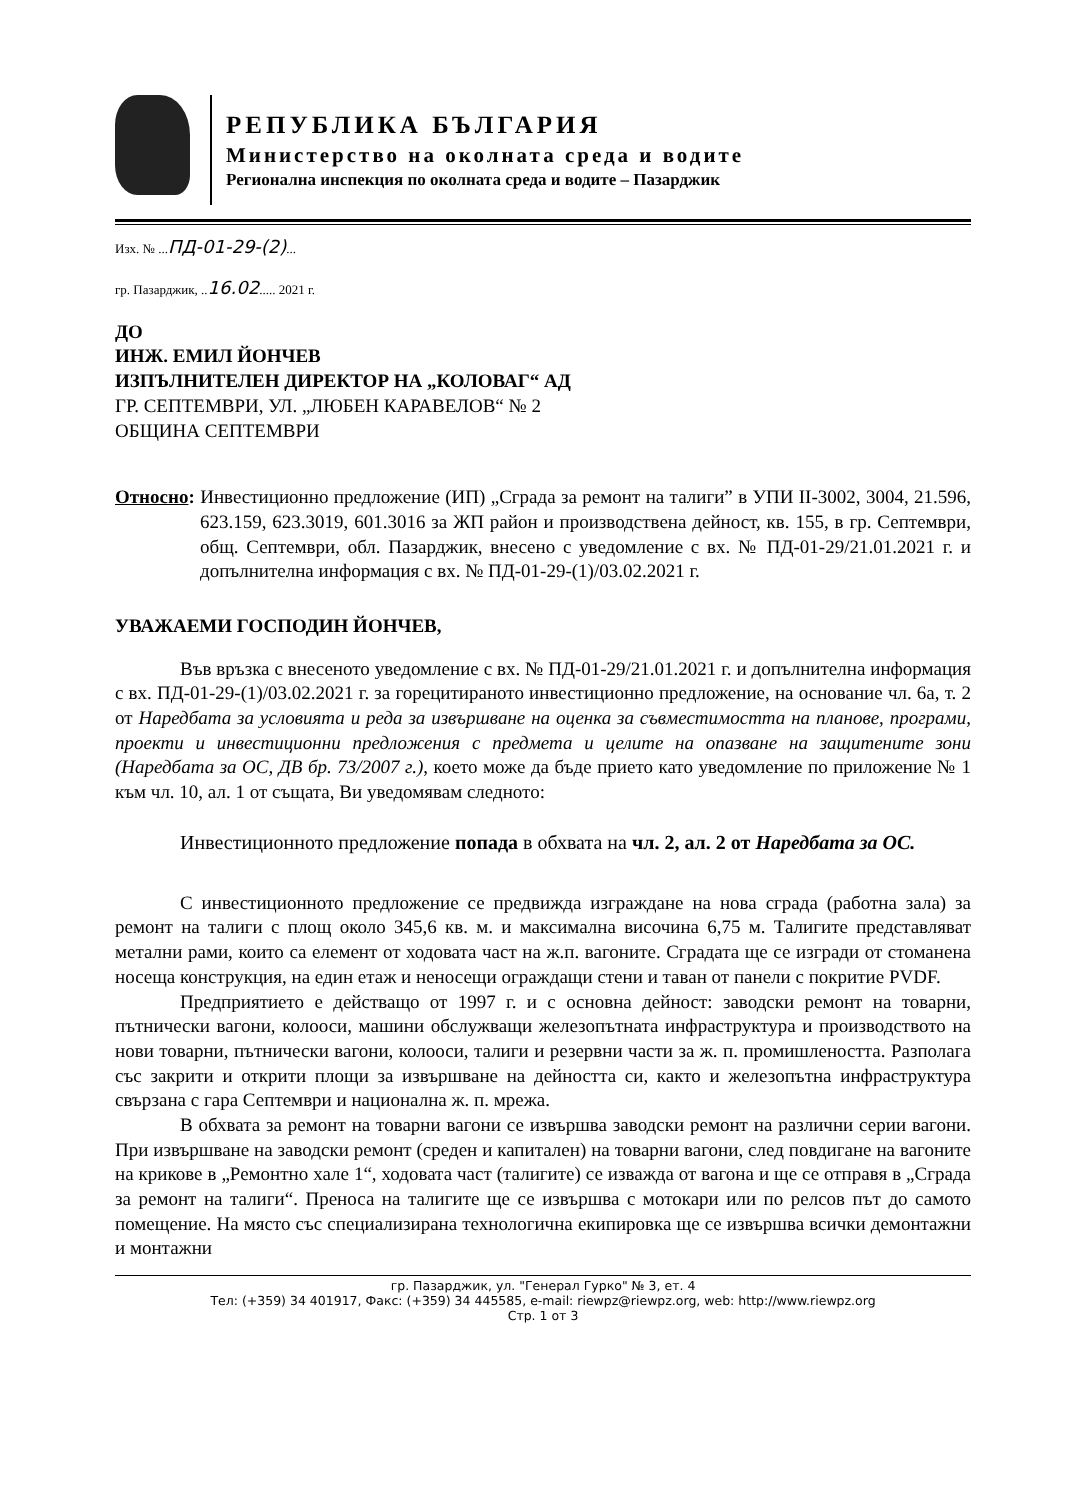РЕПУБЛИКА БЪЛГАРИЯ
Министерство на околната среда и водите
Регионална инспекция по околната среда и водите – Пазарджик
Изх. № ...ПД-01-29-(2)...
гр. Пазарджик, ..16.02..... 2021 г.
ДО
ИНЖ. ЕМИЛ ЙОНЧЕВ
ИЗПЪЛНИТЕЛЕН ДИРЕКТОР НА „КОЛОВАГ“ АД
ГР. СЕПТЕМВРИ, УЛ. „ЛЮБЕН КАРАВЕЛОВ“ № 2
ОБЩИНА СЕПТЕМВРИ
Относно: Инвестиционно предложение (ИП) „Сграда за ремонт на талиги” в УПИ II-3002, 3004, 21.596, 623.159, 623.3019, 601.3016 за ЖП район и производствена дейност, кв. 155, в гр. Септември, общ. Септември, обл. Пазарджик, внесено с уведомление с вх. № ПД-01-29/21.01.2021 г. и допълнителна информация с вх. № ПД-01-29-(1)/03.02.2021 г.
УВАЖАЕМИ ГОСПОДИН ЙОНЧЕВ,
Във връзка с внесеното уведомление с вх. № ПД-01-29/21.01.2021 г. и допълнителна информация с вх. ПД-01-29-(1)/03.02.2021 г. за горецитираното инвестиционно предложение, на основание чл. 6а, т. 2 от Наредбата за условията и реда за извършване на оценка за съвместимостта на планове, програми, проекти и инвестиционни предложения с предмета и целите на опазване на защитените зони (Наредбата за ОС, ДВ бр. 73/2007 г.), което може да бъде прието като уведомление по приложение № 1 към чл. 10, ал. 1 от същата, Ви уведомявам следното:
Инвестиционното предложение попада в обхвата на чл. 2, ал. 2 от Наредбата за ОС.
С инвестиционното предложение се предвижда изграждане на нова сграда (работна зала) за ремонт на талиги с площ около 345,6 кв. м. и максимална височина 6,75 м. Талигите представляват метални рами, които са елемент от ходовата част на ж.п. вагоните. Сградата ще се изгради от стоманена носеща конструкция, на един етаж и неносещи ограждащи стени и таван от панели с покритие PVDF.
Предприятието е действащо от 1997 г. и с основна дейност: заводски ремонт на товарни, пътнически вагони, колооси, машини обслужващи железопътната инфраструктура и производството на нови товарни, пътнически вагони, колооси, талиги и резервни части за ж. п. промишлеността. Разполага със закрити и открити площи за извършване на дейността си, както и железопътна инфраструктура свързана с гара Септември и национална ж. п. мрежа.
В обхвата за ремонт на товарни вагони се извършва заводски ремонт на различни серии вагони. При извършване на заводски ремонт (среден и капитален) на товарни вагони, след повдигане на вагоните на крикове в „Ремонтно хале 1“, ходовата част (талигите) се изважда от вагона и ще се отправя в „Сграда за ремонт на талиги“. Преноса на талигите ще се извършва с мотокари или по релсов път до самото помещение. На място със специализирана технологична екипировка ще се извършва всички демонтажни и монтажни
гр. Пазарджик, ул. "Генерал Гурко" № 3, ет. 4
Тел: (+359) 34 401917, Факс: (+359) 34 445585, e-mail: riewpz@riewpz.org, web: http://www.riewpz.org
Стр. 1 от 3